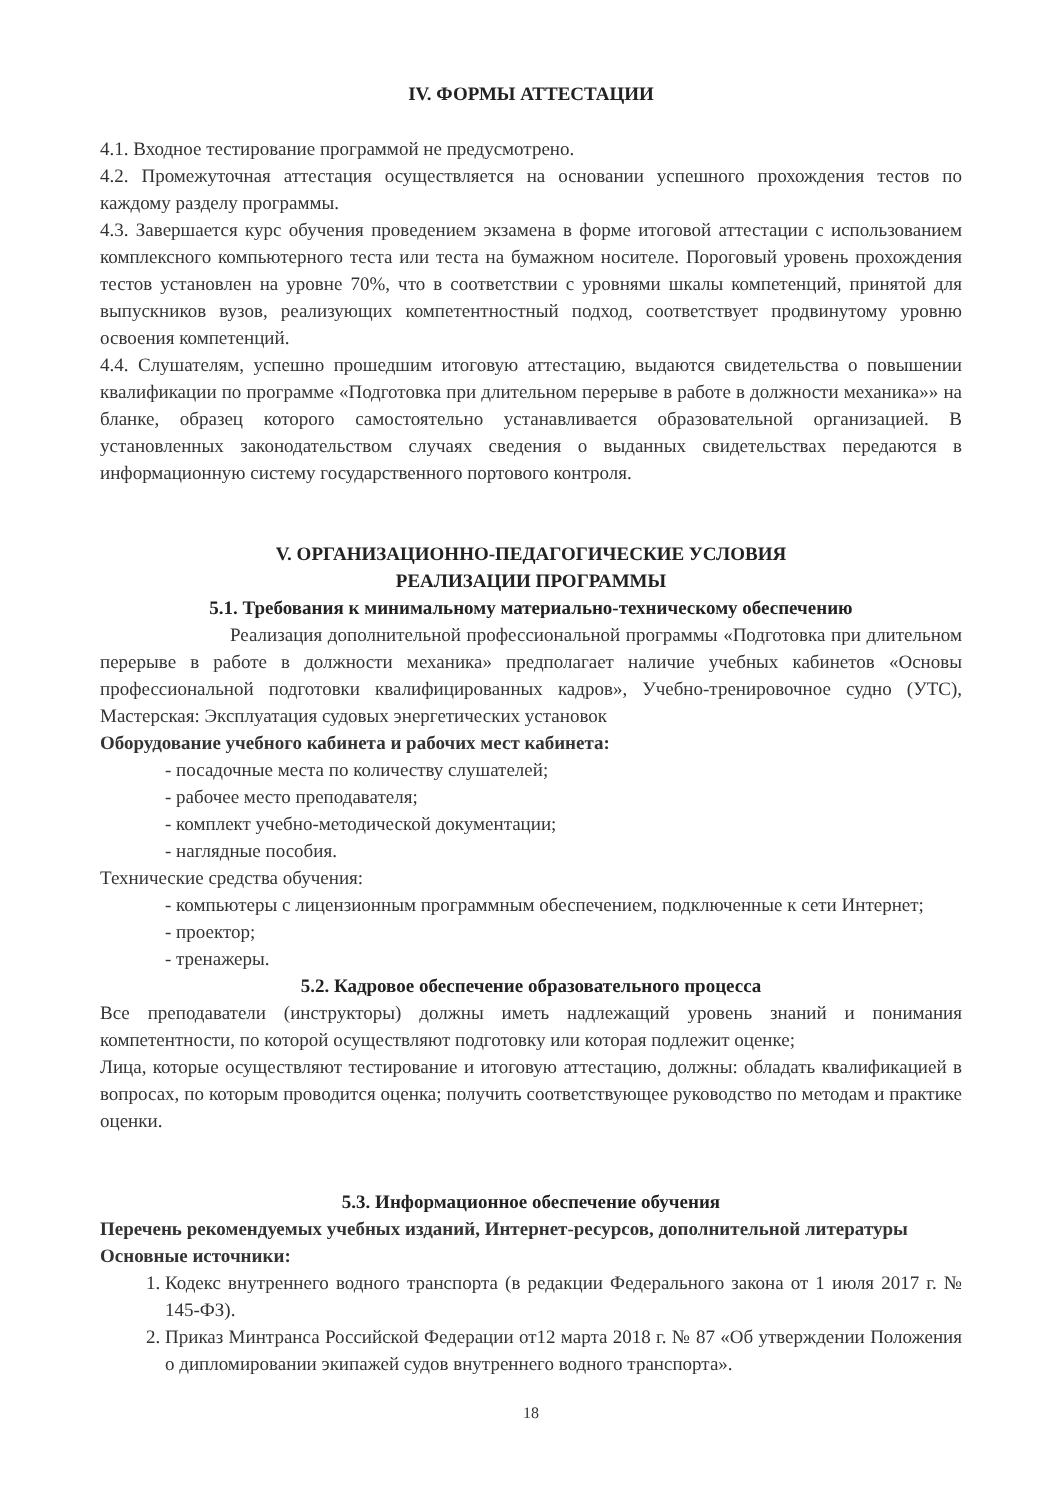IV. ФОРМЫ АТТЕСТАЦИИ
4.1. Входное тестирование программой не предусмотрено.
4.2. Промежуточная аттестация осуществляется на основании успешного прохождения тестов по каждому разделу программы.
4.3. Завершается курс обучения проведением экзамена в форме итоговой аттестации с использованием комплексного компьютерного теста или теста на бумажном носителе. Пороговый уровень прохождения тестов установлен на уровне 70%, что в соответствии с уровнями шкалы компетенций, принятой для выпускников вузов, реализующих компетентностный подход, соответствует продвинутому уровню освоения компетенций.
4.4. Слушателям, успешно прошедшим итоговую аттестацию, выдаются свидетельства о повышении квалификации по программе «Подготовка при длительном перерыве в работе в должности механика»» на бланке, образец которого самостоятельно устанавливается образовательной организацией. В установленных законодательством случаях сведения о выданных свидетельствах передаются в информационную систему государственного портового контроля.
V. ОРГАНИЗАЦИОННО-ПЕДАГОГИЧЕСКИЕ УСЛОВИЯ
РЕАЛИЗАЦИИ ПРОГРАММЫ
5.1. Требования к минимальному материально-техническому обеспечению
Реализация дополнительной профессиональной программы «Подготовка при длительном перерыве в работе в должности механика» предполагает наличие учебных кабинетов «Основы профессиональной подготовки квалифицированных кадров», Учебно-тренировочное судно (УТС), Мастерская: Эксплуатация судовых энергетических установок
Оборудование учебного кабинета и рабочих мест кабинета:
- посадочные места по количеству слушателей;
- рабочее место преподавателя;
- комплект учебно-методической документации;
- наглядные пособия.
Технические средства обучения:
- компьютеры с лицензионным программным обеспечением, подключенные к сети Интернет;
- проектор;
- тренажеры.
5.2. Кадровое обеспечение образовательного процесса
Все преподаватели (инструкторы) должны иметь надлежащий уровень знаний и понимания компетентности, по которой осуществляют подготовку или которая подлежит оценке;
Лица, которые осуществляют тестирование и итоговую аттестацию, должны: обладать квалификацией в вопросах, по которым проводится оценка; получить соответствующее руководство по методам и практике оценки.
5.3. Информационное обеспечение обучения
Перечень рекомендуемых учебных изданий, Интернет-ресурсов, дополнительной литературы
Основные источники:
1. Кодекс внутреннего водного транспорта (в редакции Федерального закона от 1 июля 2017 г. № 145-ФЗ).
2. Приказ Минтранса Российской Федерации от12 марта 2018 г. № 87 «Об утверждении Положения о дипломировании экипажей судов внутреннего водного транспорта».
18